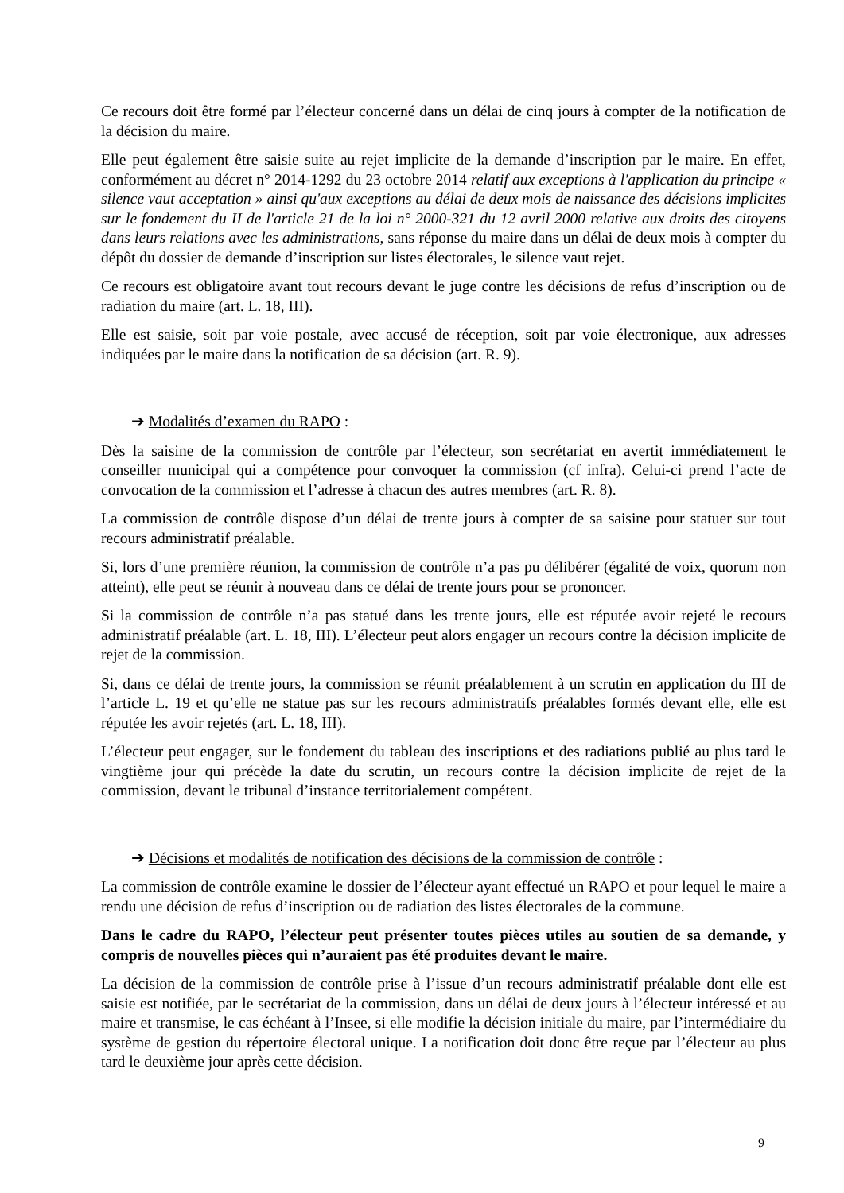Ce recours doit être formé par l’électeur concerné dans un délai de cinq jours à compter de la notification de la décision du maire.
Elle peut également être saisie suite au rejet implicite de la demande d’inscription par le maire. En effet, conformément au décret n° 2014-1292 du 23 octobre 2014 relatif aux exceptions à l'application du principe « silence vaut acceptation » ainsi qu'aux exceptions au délai de deux mois de naissance des décisions implicites sur le fondement du II de l'article 21 de la loi n° 2000-321 du 12 avril 2000 relative aux droits des citoyens dans leurs relations avec les administrations, sans réponse du maire dans un délai de deux mois à compter du dépôt du dossier de demande d’inscription sur listes électorales, le silence vaut rejet.
Ce recours est obligatoire avant tout recours devant le juge contre les décisions de refus d’inscription ou de radiation du maire (art. L. 18, III).
Elle est saisie, soit par voie postale, avec accusé de réception, soit par voie électronique, aux adresses indiquées par le maire dans la notification de sa décision (art. R. 9).
➔ Modalités d’examen du RAPO :
Dès la saisine de la commission de contrôle par l’électeur, son secrétariat en avertit immédiatement le conseiller municipal qui a compétence pour convoquer la commission (cf infra). Celui-ci prend l’acte de convocation de la commission et l’adresse à chacun des autres membres (art. R. 8).
La commission de contrôle dispose d’un délai de trente jours à compter de sa saisine pour statuer sur tout recours administratif préalable.
Si, lors d’une première réunion, la commission de contrôle n’a pas pu délibérer (égalité de voix, quorum non atteint), elle peut se réunir à nouveau dans ce délai de trente jours pour se prononcer.
Si la commission de contrôle n’a pas statué dans les trente jours, elle est réputée avoir rejeté le recours administratif préalable (art. L. 18, III). L’électeur peut alors engager un recours contre la décision implicite de rejet de la commission.
Si, dans ce délai de trente jours, la commission se réunit préalablement à un scrutin en application du III de l’article L. 19 et qu’elle ne statue pas sur les recours administratifs préalables formés devant elle, elle est réputée les avoir rejetés (art. L. 18, III).
L’électeur peut engager, sur le fondement du tableau des inscriptions et des radiations publié au plus tard le vingtième jour qui précède la date du scrutin, un recours contre la décision implicite de rejet de la commission, devant le tribunal d’instance territorialement compétent.
➔ Décisions et modalités de notification des décisions de la commission de contrôle :
La commission de contrôle examine le dossier de l’électeur ayant effectué un RAPO et pour lequel le maire a rendu une décision de refus d’inscription ou de radiation des listes électorales de la commune.
Dans le cadre du RAPO, l’électeur peut présenter toutes pièces utiles au soutien de sa demande, y compris de nouvelles pièces qui n’auraient pas été produites devant le maire.
La décision de la commission de contrôle prise à l’issue d’un recours administratif préalable dont elle est saisie est notifiée, par le secrétariat de la commission, dans un délai de deux jours à l’électeur intéressé et au maire et transmise, le cas échéant à l’Insee, si elle modifie la décision initiale du maire, par l’intermédiaire du système de gestion du répertoire électoral unique. La notification doit donc être reçue par l’électeur au plus tard le deuxième jour après cette décision.
9